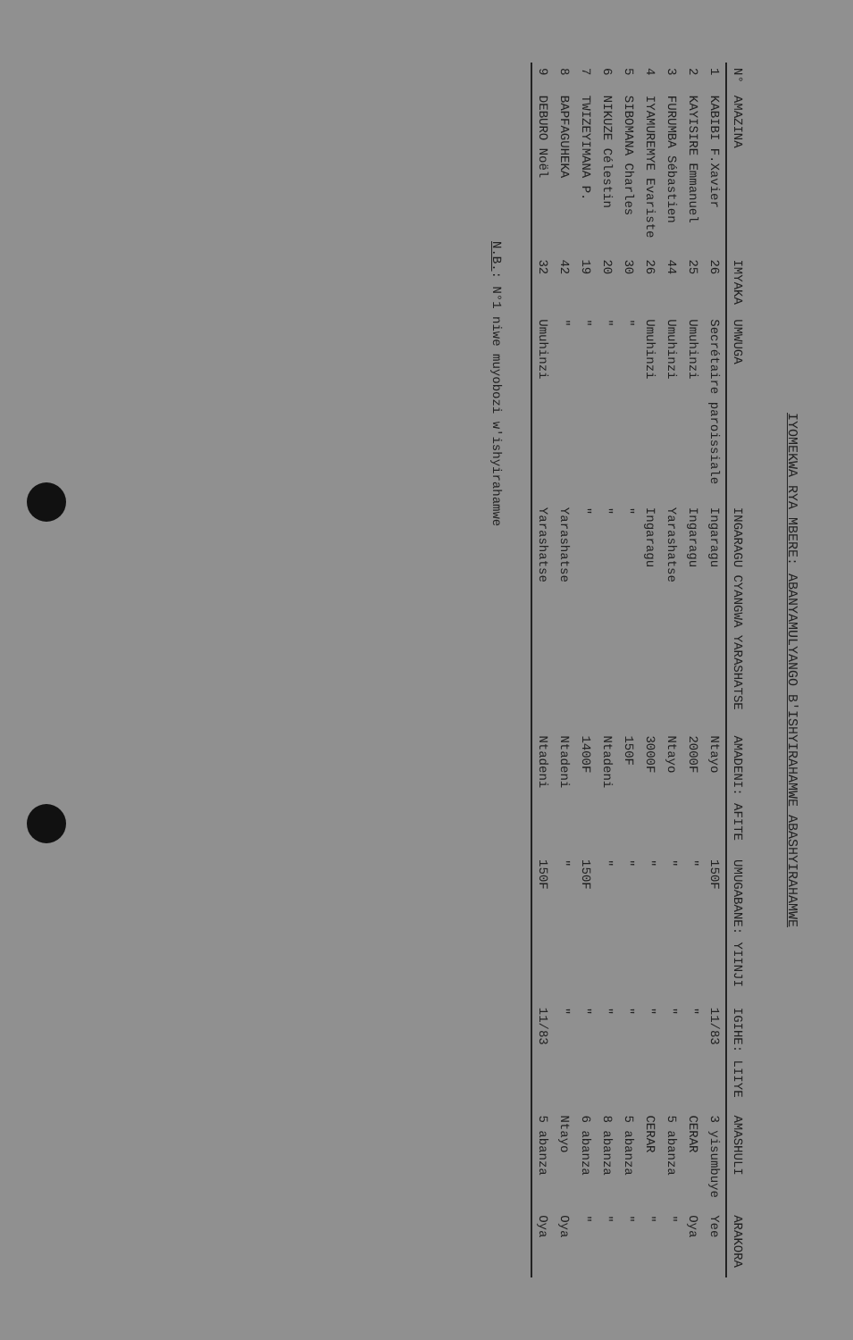IYOMEKWA RYA MBERE: ABANYAMULYANGO B'ISHYIRAHAMWE ABASHYIRAHAMWE
| N° | AMAZINA | IMYAKA | UMWUGA | INGARAGU CYANGWA YARASHATSE | AMADENI: AFITE | UMUGABANE: YIINJI | IGIHE: LIIYE | AMASHULI | ARAKORA |
| --- | --- | --- | --- | --- | --- | --- | --- | --- | --- |
| 1 | KABIBI F.Xavier | 26 | Secrétaire paroissiale | Ingaragu | Ntayo | 150F | 11/83 | 3 yisumbuye | Yee |
| 2 | KAYISIRE Emmanuel | 25 | Umuhinzi | Ingaragu | 2000F | " | " | CERAR | Oya |
| 3 | FURUMBA Sébastien | 44 | Umuhinzi | Yarashatse | Ntayo | " | " | 5 abanza | " |
| 4 | IYAMUREMYE Evariste | 26 | Umuhinzi | Ingaragu | 3000F | " | " | CERAR | " |
| 5 | SIBOMANA Charles | 30 | " | " | 150F | " | " | 5 abanza | " |
| 6 | NIKUZE Célestin | 20 | " | " | Ntadeni | " | " | 8 abanza | " |
| 7 | TWIZEYIMANA P. | 19 | " | " | 1400F | 150F | " | 6 abanza | " |
| 8 | BAPFAGUHEKA | 42 | " | Yarashatse | Ntadeni | " | " | Ntayo | Oya |
| 9 | DEBURO Noël | 32 | Umuhinzi | Yarashatse | Ntadeni | 150F | 11/83 | 5 abanza | Oya |
N.B.: N°1 niwe muyobozi w'ishyirahamwe